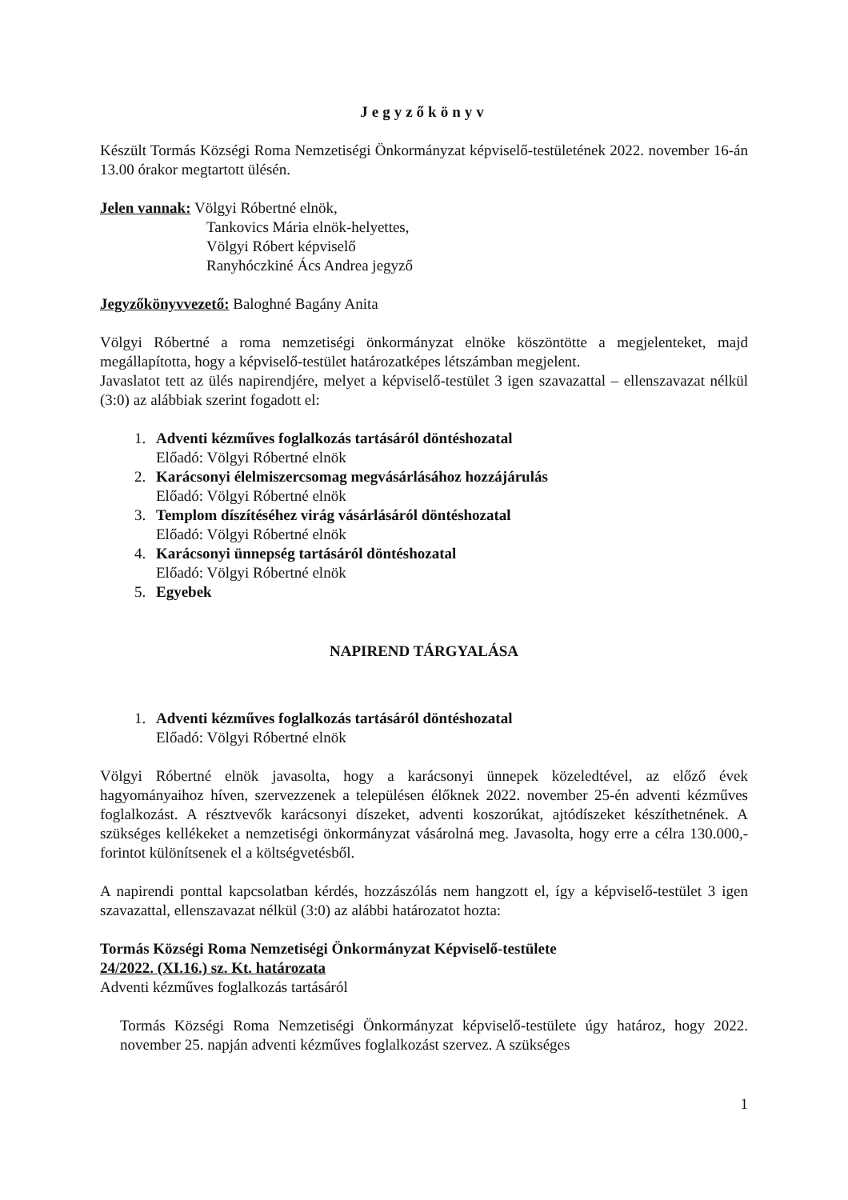Jegyzőkönyv
Készült Tormás Községi Roma Nemzetiségi Önkormányzat képviselő-testületének 2022. november 16-án 13.00 órakor megtartott ülésén.
Jelen vannak: Völgyi Róbertné elnök,
Tankovics Mária elnök-helyettes,
Völgyi Róbert képviselő
Ranyhóczkiné Ács Andrea jegyző
Jegyzőkönyvvezető: Baloghné Bagány Anita
Völgyi Róbertné a roma nemzetiségi önkormányzat elnöke köszöntötte a megjelenteket, majd megállapította, hogy a képviselő-testület határozatképes létszámban megjelent.
Javaslatot tett az ülés napirendjére, melyet a képviselő-testület 3 igen szavazattal – ellenszavazat nélkül (3:0) az alábbiak szerint fogadott el:
1. Adventi kézműves foglalkozás tartásáról döntéshozatal
Előadó: Völgyi Róbertné elnök
2. Karácsonyi élelmiszercsomag megvásárlásához hozzájárulás
Előadó: Völgyi Róbertné elnök
3. Templom díszítéséhez virág vásárlásáról döntéshozatal
Előadó: Völgyi Róbertné elnök
4. Karácsonyi ünnepség tartásáról döntéshozatal
Előadó: Völgyi Róbertné elnök
5. Egyebek
NAPIREND TÁRGYALÁSA
1. Adventi kézműves foglalkozás tartásáról döntéshozatal
Előadó: Völgyi Róbertné elnök
Völgyi Róbertné elnök javasolta, hogy a karácsonyi ünnepek közeledtével, az előző évek hagyományaihoz híven, szervezzenek a településen élőknek 2022. november 25-én adventi kézműves foglalkozást. A résztvevők karácsonyi díszeket, adventi koszorúkat, ajtódíszeket készíthetnének. A szükséges kellékeket a nemzetiségi önkormányzat vásárolná meg. Javasolta, hogy erre a célra 130.000,- forintot különítsenek el a költségvetésből.
A napirendi ponttal kapcsolatban kérdés, hozzászólás nem hangzott el, így a képviselő-testület 3 igen szavazattal, ellenszavazat nélkül (3:0) az alábbi határozatot hozta:
Tormás Községi Roma Nemzetiségi Önkormányzat Képviselő-testülete
24/2022. (XI.16.) sz. Kt. határozata
Adventi kézműves foglalkozás tartásáról
Tormás Községi Roma Nemzetiségi Önkormányzat képviselő-testülete úgy határoz, hogy 2022. november 25. napján adventi kézműves foglalkozást szervez. A szükséges
1